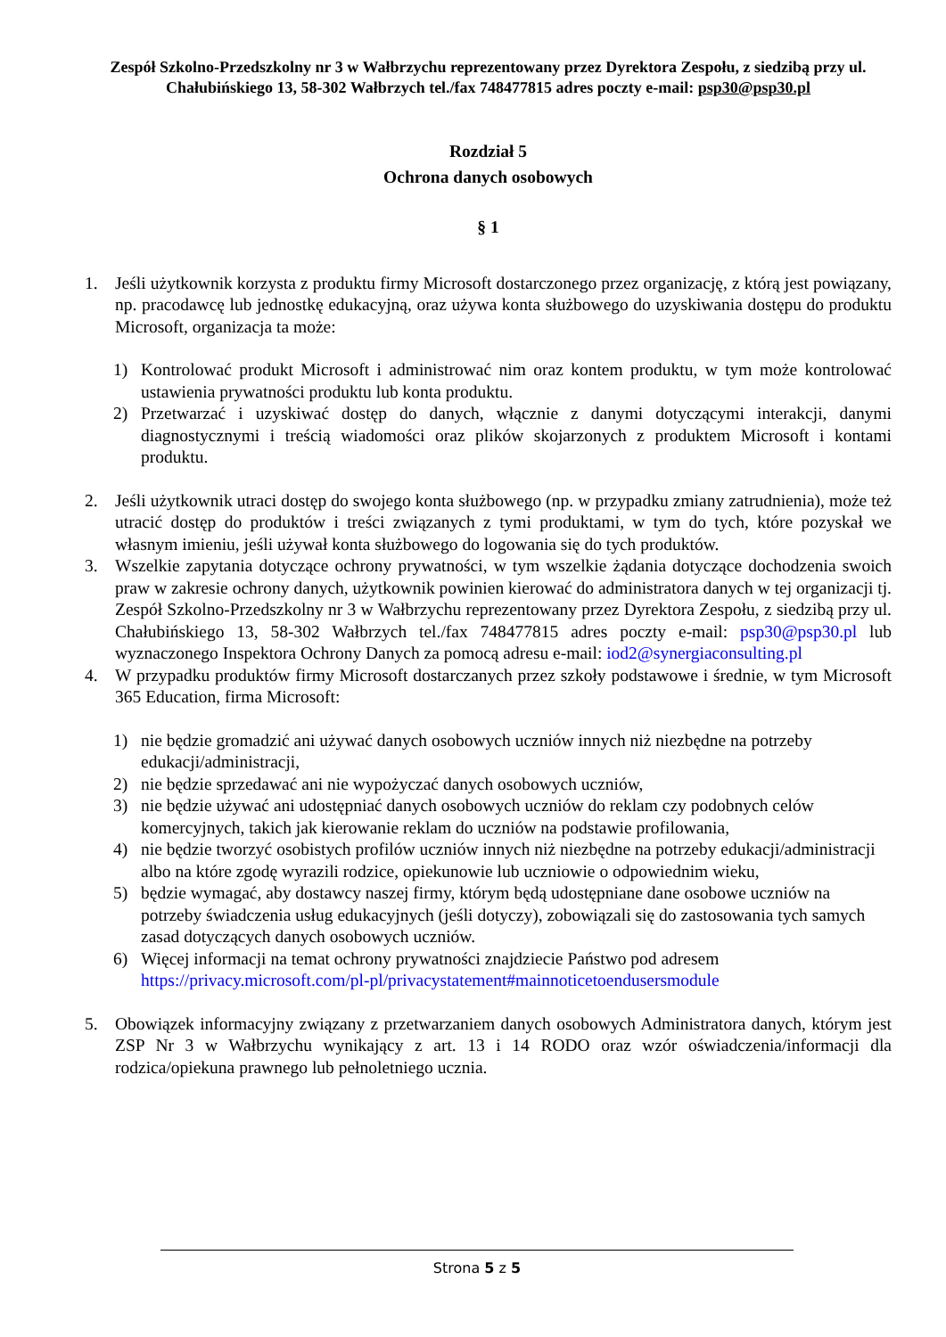Zespół Szkolno-Przedszkolny nr 3 w Wałbrzychu reprezentowany przez Dyrektora Zespołu, z siedzibą przy ul. Chałubińskiego 13, 58-302 Wałbrzych tel./fax 748477815 adres poczty e-mail: psp30@psp30.pl
Rozdział 5
Ochrona danych osobowych
§ 1
1. Jeśli użytkownik korzysta z produktu firmy Microsoft dostarczonego przez organizację, z którą jest powiązany, np. pracodawcę lub jednostkę edukacyjną, oraz używa konta służbowego do uzyskiwania dostępu do produktu Microsoft, organizacja ta może:
1) Kontrolować produkt Microsoft i administrować nim oraz kontem produktu, w tym może kontrolować ustawienia prywatności produktu lub konta produktu.
2) Przetwarzać i uzyskiwać dostęp do danych, włącznie z danymi dotyczącymi interakcji, danymi diagnostycznymi i treścią wiadomości oraz plików skojarzonych z produktem Microsoft i kontami produktu.
2. Jeśli użytkownik utraci dostęp do swojego konta służbowego (np. w przypadku zmiany zatrudnienia), może też utracić dostęp do produktów i treści związanych z tymi produktami, w tym do tych, które pozyskał we własnym imieniu, jeśli używał konta służbowego do logowania się do tych produktów.
3. Wszelkie zapytania dotyczące ochrony prywatności, w tym wszelkie żądania dotyczące dochodzenia swoich praw w zakresie ochrony danych, użytkownik powinien kierować do administratora danych w tej organizacji tj. Zespół Szkolno-Przedszkolny nr 3 w Wałbrzychu reprezentowany przez Dyrektora Zespołu, z siedzibą przy ul. Chałubińskiego 13, 58-302 Wałbrzych tel./fax 748477815 adres poczty e-mail: psp30@psp30.pl lub wyznaczonego Inspektora Ochrony Danych za pomocą adresu e-mail: iod2@synergiaconsulting.pl
4. W przypadku produktów firmy Microsoft dostarczanych przez szkoły podstawowe i średnie, w tym Microsoft 365 Education, firma Microsoft:
1) nie będzie gromadzić ani używać danych osobowych uczniów innych niż niezbędne na potrzeby edukacji/administracji,
2) nie będzie sprzedawać ani nie wypożyczać danych osobowych uczniów,
3) nie będzie używać ani udostępniać danych osobowych uczniów do reklam czy podobnych celów komercyjnych, takich jak kierowanie reklam do uczniów na podstawie profilowania,
4) nie będzie tworzyć osobistych profilów uczniów innych niż niezbędne na potrzeby edukacji/administracji albo na które zgodę wyrazili rodzice, opiekunowie lub uczniowie o odpowiednim wieku,
5) będzie wymagać, aby dostawcy naszej firmy, którym będą udostępniane dane osobowe uczniów na potrzeby świadczenia usług edukacyjnych (jeśli dotyczy), zobowiązali się do zastosowania tych samych zasad dotyczących danych osobowych uczniów.
6) Więcej informacji na temat ochrony prywatności znajdziecie Państwo pod adresem https://privacy.microsoft.com/pl-pl/privacystatement#mainnoticetoendusersmodule
5. Obowiązek informacyjny związany z przetwarzaniem danych osobowych Administratora danych, którym jest ZSP Nr 3 w Wałbrzychu wynikający z art. 13 i 14 RODO oraz wzór oświadczenia/informacji dla rodzica/opiekuna prawnego lub pełnoletniego ucznia.
Strona 5 z 5